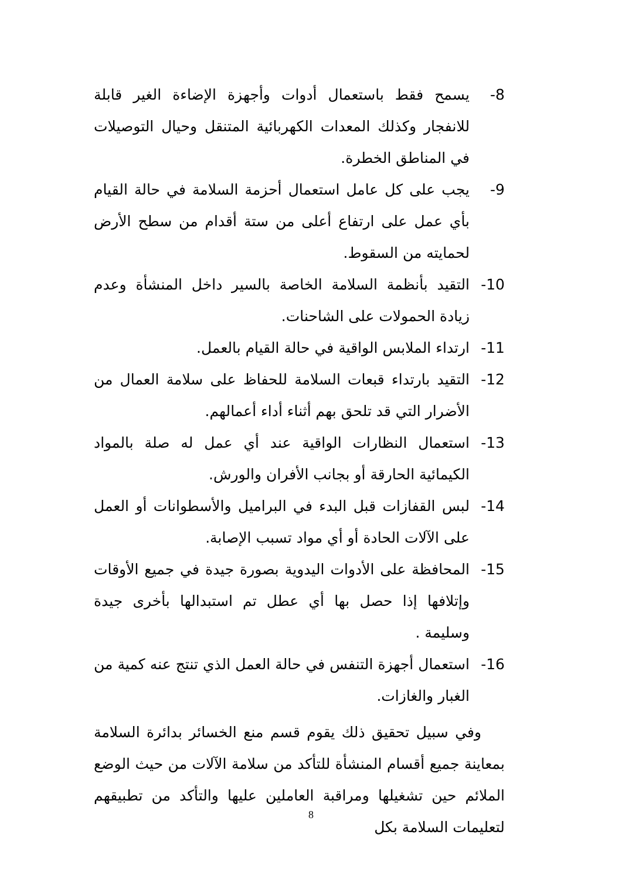-8 يسمح فقط باستعمال أدوات وأجهزة الإضاءة الغير قابلة للانفجار وكذلك المعدات الكهربائية المتنقل وحيال التوصيلات في المناطق الخطرة.
-9 يجب على كل عامل استعمال أحزمة السلامة في حالة القيام بأي عمل على ارتفاع أعلى من ستة أقدام من سطح الأرض لحمايته من السقوط.
-10 التقيد بأنظمة السلامة الخاصة بالسير داخل المنشأة وعدم زيادة الحمولات على الشاحنات.
-11 ارتداء الملابس الواقية في حالة القيام بالعمل.
-12 التقيد بارتداء قبعات السلامة للحفاظ على سلامة العمال من الأضرار التي قد تلحق بهم أثناء أداء أعمالهم.
-13 استعمال النظارات الواقية عند أي عمل له صلة بالمواد الكيمائية الحارقة أو بجانب الأفران والورش.
-14 لبس القفازات قبل البدء في البراميل والأسطوانات أو العمل على الآلات الحادة أو أي مواد تسبب الإصابة.
-15 المحافظة على الأدوات اليدوية بصورة جيدة في جميع الأوقات وإتلافها إذا حصل بها أي عطل تم استبدالها بأخرى جيدة وسليمة .
-16 استعمال أجهزة التنفس في حالة العمل الذي تنتج عنه كمية من الغبار والغازات.
وفي سبيل تحقيق ذلك يقوم قسم منع الخسائر بدائرة السلامة بمعاينة جميع أقسام المنشأة للتأكد من سلامة الآلات من حيث الوضع الملائم حين تشغيلها ومراقبة العاملين عليها والتأكد من تطبيقهم لتعليمات السلامة بكل
8